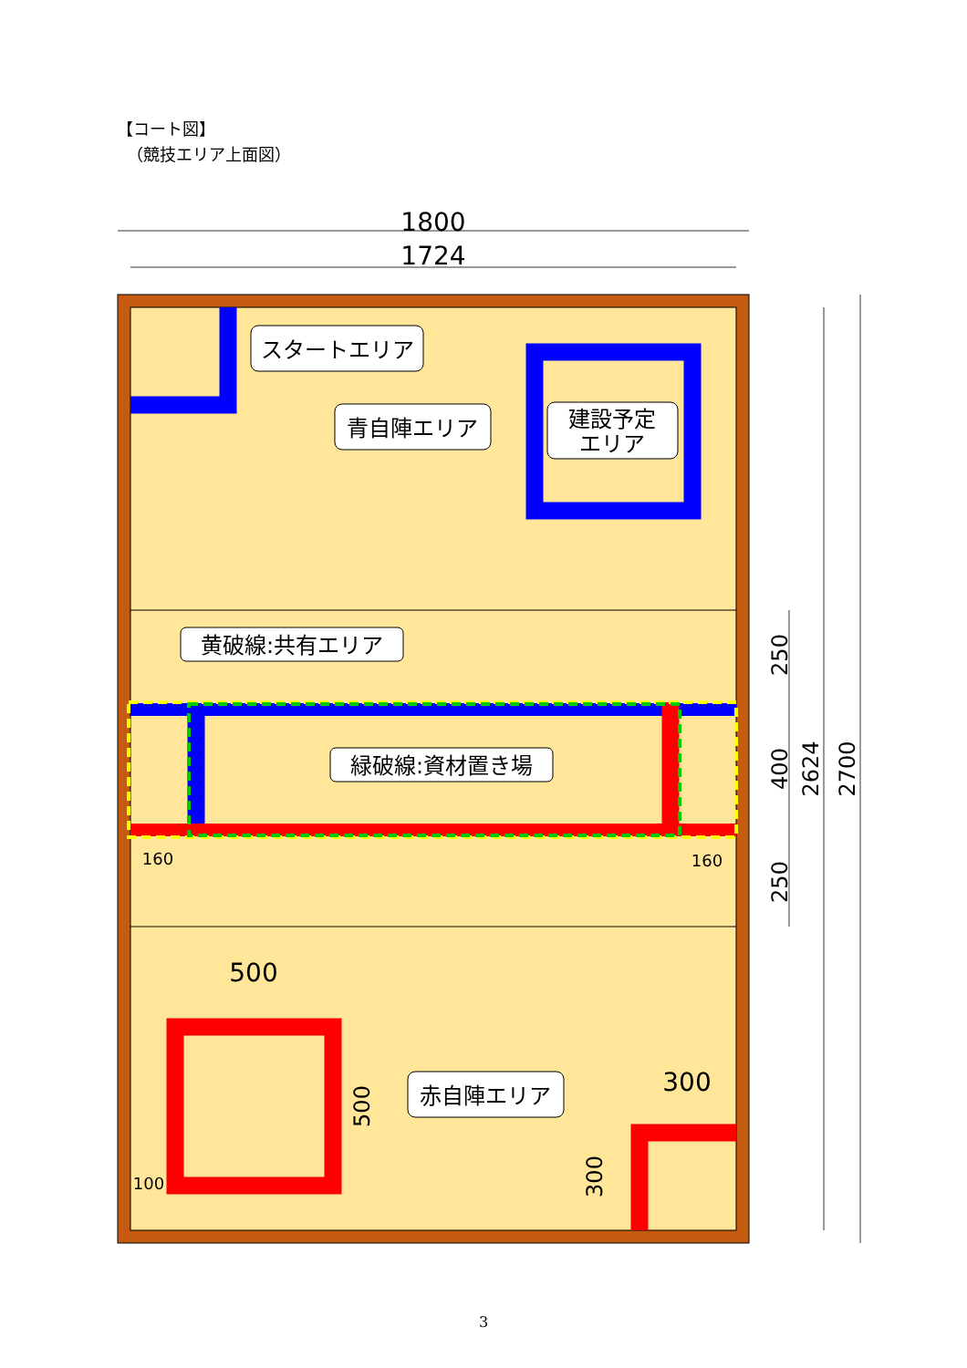【コート図】
（競技エリア上面図）
スタートエリア
青自陣エリア
建設予定
エリア
黄破線:共有エリア
緑破線:資材置き場
赤自陣エリア
1800
1724
500
300
250
400
2624
2700
250
500
300
160
160
100
3